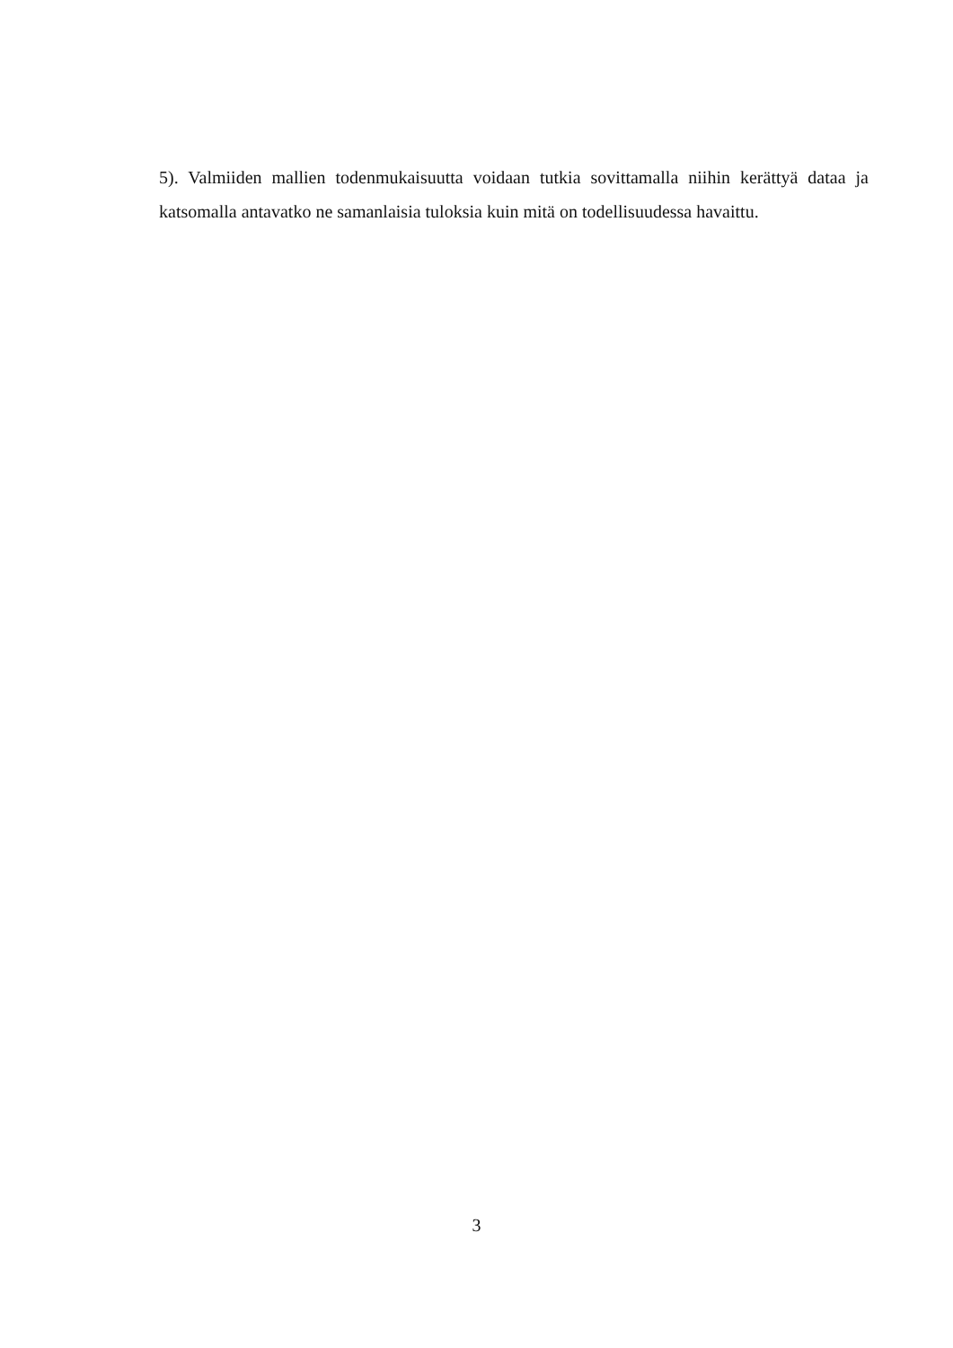5). Valmiiden mallien todenmukaisuutta voidaan tutkia sovittamalla niihin kerättyä dataa ja katsomalla antavatko ne samanlaisia tuloksia kuin mitä on todellisuudessa havaittu.
3